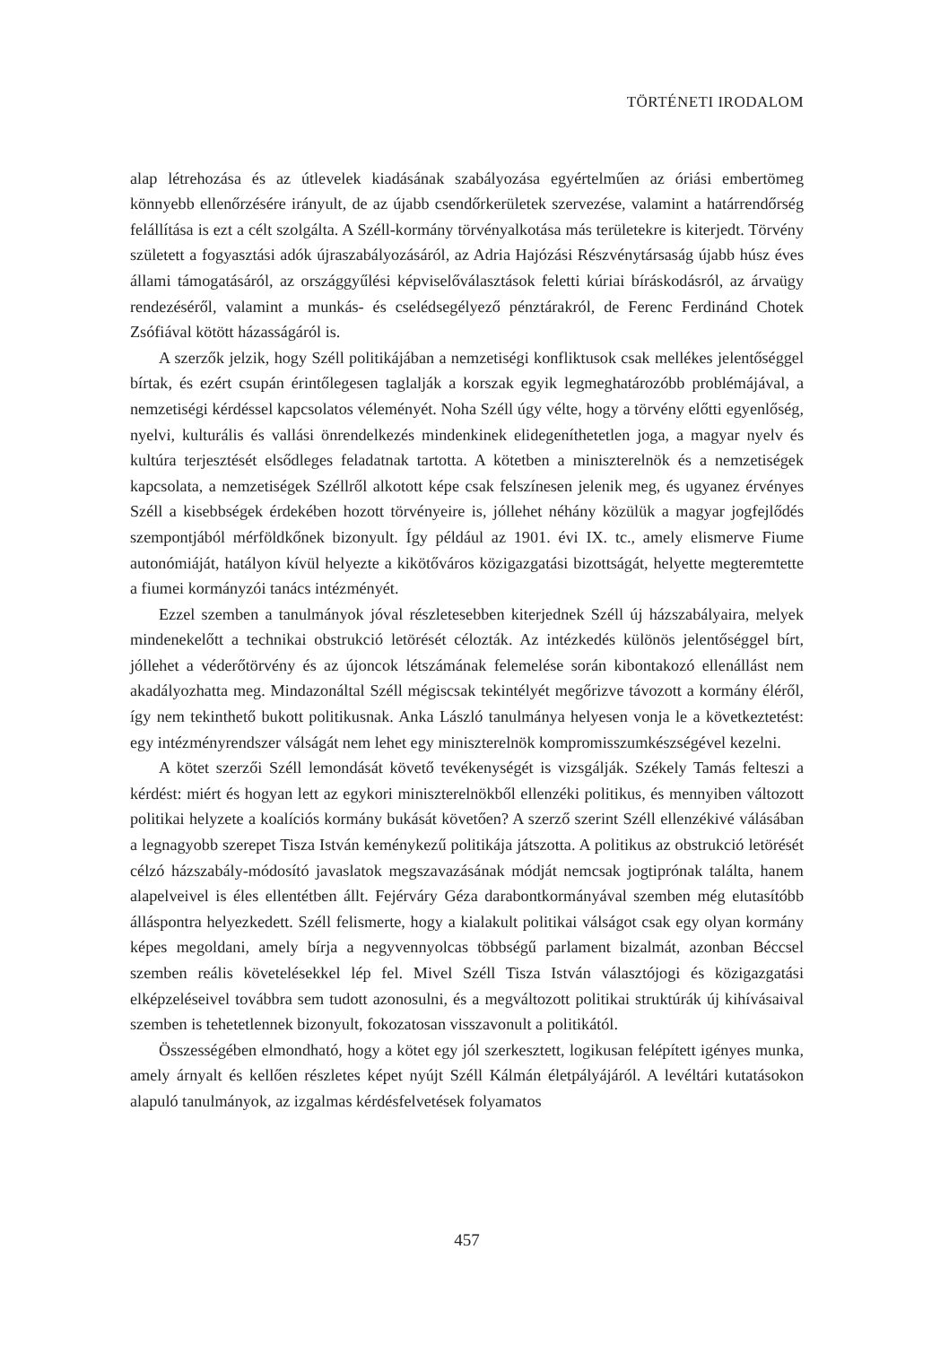TÖRTÉNETI IRODALOM
alap létrehozása és az útlevelek kiadásának szabályozása egyértelműen az óriási embertömeg könnyebb ellenőrzésére irányult, de az újabb csendőrkerületek szervezése, valamint a határrendőrség felállítása is ezt a célt szolgálta. A Széll-kormány törvényalkotása más területekre is kiterjedt. Törvény született a fogyasztási adók újraszabályozásáról, az Adria Hajózási Részvénytársaság újabb húsz éves állami támogatásáról, az országgyűlési képviselőválasztások feletti kúriai bíráskodásról, az árvaügy rendezéséről, valamint a munkás- és cselédsegélyező pénztárakról, de Ferenc Ferdinánd Chotek Zsófiával kötött házasságáról is.
A szerzők jelzik, hogy Széll politikájában a nemzetiségi konfliktusok csak mellékes jelentőséggel bírtak, és ezért csupán érintőlegesen taglalják a korszak egyik legmeghatározóbb problémájával, a nemzetiségi kérdéssel kapcsolatos véleményét. Noha Széll úgy vélte, hogy a törvény előtti egyenlőség, nyelvi, kulturális és vallási önrendelkezés mindenkinek elidegeníthetetlen joga, a magyar nyelv és kultúra terjesztését elsődleges feladatnak tartotta. A kötetben a miniszterelnök és a nemzetiségek kapcsolata, a nemzetiségek Széllről alkotott képe csak felszínesen jelenik meg, és ugyanez érvényes Széll a kisebbségek érdekében hozott törvényeire is, jóllehet néhány közülük a magyar jogfejlődés szempontjából mérföldkőnek bizonyult. Így például az 1901. évi IX. tc., amely elismerve Fiume autonómiáját, hatályon kívül helyezte a kikötőváros közigazgatási bizottságát, helyette megteremtette a fiumei kormányzói tanács intézményét.
Ezzel szemben a tanulmányok jóval részletesebben kiterjednek Széll új házszabályaira, melyek mindenekelőtt a technikai obstrukció letörését célozták. Az intézkedés különös jelentőséggel bírt, jóllehet a véderőtörvény és az újoncok létszámának felemelése során kibontakozó ellenállást nem akadályozhatta meg. Mindazonáltal Széll mégiscsak tekintélyét megőrizve távozott a kormány éléről, így nem tekinthető bukott politikusnak. Anka László tanulmánya helyesen vonja le a következtetést: egy intézményrendszer válságát nem lehet egy miniszterelnök kompromisszumkészségével kezelni.
A kötet szerzői Széll lemondását követő tevékenységét is vizsgálják. Székely Tamás felteszi a kérdést: miért és hogyan lett az egykori miniszterelnökből ellenzéki politikus, és mennyiben változott politikai helyzete a koalíciós kormány bukását követően? A szerző szerint Széll ellenzékivé válásában a legnagyobb szerepet Tisza István keménykezű politikája játszotta. A politikus az obstrukció letörését célzó házszabály-módosító javaslatok megszavazásának módját nemcsak jogtiprónak találta, hanem alapelveivel is éles ellentétben állt. Fejérváry Géza darabontkormányával szemben még elutasítóbb álláspontra helyezkedett. Széll felismerte, hogy a kialakult politikai válságot csak egy olyan kormány képes megoldani, amely bírja a negyvennyolcas többségű parlament bizalmát, azonban Béccsel szemben reális követelésekkel lép fel. Mivel Széll Tisza István választójogi és közigazgatási elképzeléseivel továbbra sem tudott azonosulni, és a megváltozott politikai struktúrák új kihívásaival szemben is tehetetlennek bizonyult, fokozatosan visszavonult a politikától.
Összességében elmondható, hogy a kötet egy jól szerkesztett, logikusan felépített igényes munka, amely árnyalt és kellően részletes képet nyújt Széll Kálmán életpályájáról. A levéltári kutatásokon alapuló tanulmányok, az izgalmas kérdésfelvetések folyamatos
457